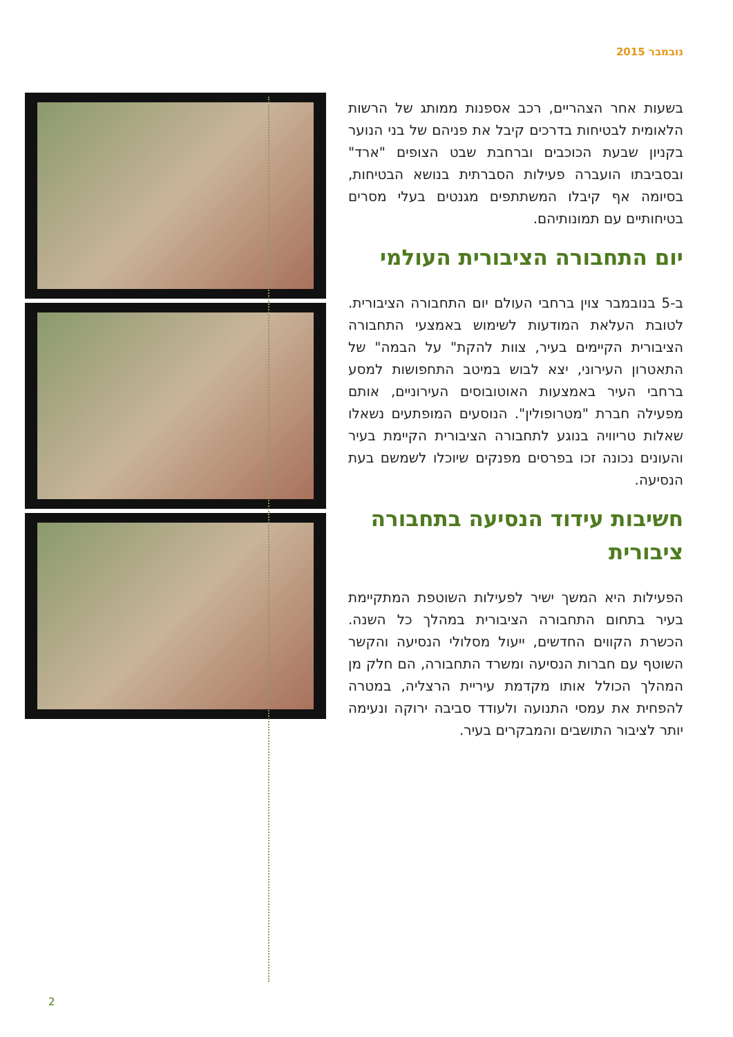נובמבר 2015
בשעות אחר הצהריים, רכב אספנות ממותג של הרשות הלאומית לבטיחות בדרכים קיבל את פניהם של בני הנוער בקניון שבעת הכוכבים וברחבת שבט הצופים "ארד" ובסביבתו הועברה פעילות הסברתית בנושא הבטיחות, בסיומה אף קיבלו המשתתפים מגנטים בעלי מסרים בטיחותיים עם תמונותיהם.
יום התחבורה הציבורית העולמי
ב-5 בנובמבר צוין ברחבי העולם יום התחבורה הציבורית. לטובת העלאת המודעות לשימוש באמצעי התחבורה הציבורית הקיימים בעיר, צוות להקת" על הבמה" של התאטרון העירוני, יצא לבוש במיטב התחפושות למסע ברחבי העיר באמצעות האוטובוסים העירוניים, אותם מפעילה חברת "מטרופולין". הנוסעים המופתעים נשאלו שאלות טריוויה בנוגע לתחבורה הציבורית הקיימת בעיר והעונים נכונה זכו בפרסים מפנקים שיוכלו לשמשם בעת הנסיעה.
חשיבות עידוד הנסיעה בתחבורה ציבורית
הפעילות היא המשך ישיר לפעילות השוטפת המתקיימת בעיר בתחום התחבורה הציבורית במהלך כל השנה. הכשרת הקווים החדשים, ייעול מסלולי הנסיעה והקשר השוטף עם חברות הנסיעה ומשרד התחבורה, הם חלק מן המהלך הכולל אותו מקדמת עיריית הרצליה, במטרה להפחית את עמסי התנועה ולעודד סביבה ירוקה ונעימה יותר לציבור התושבים והמבקרים בעיר.
2